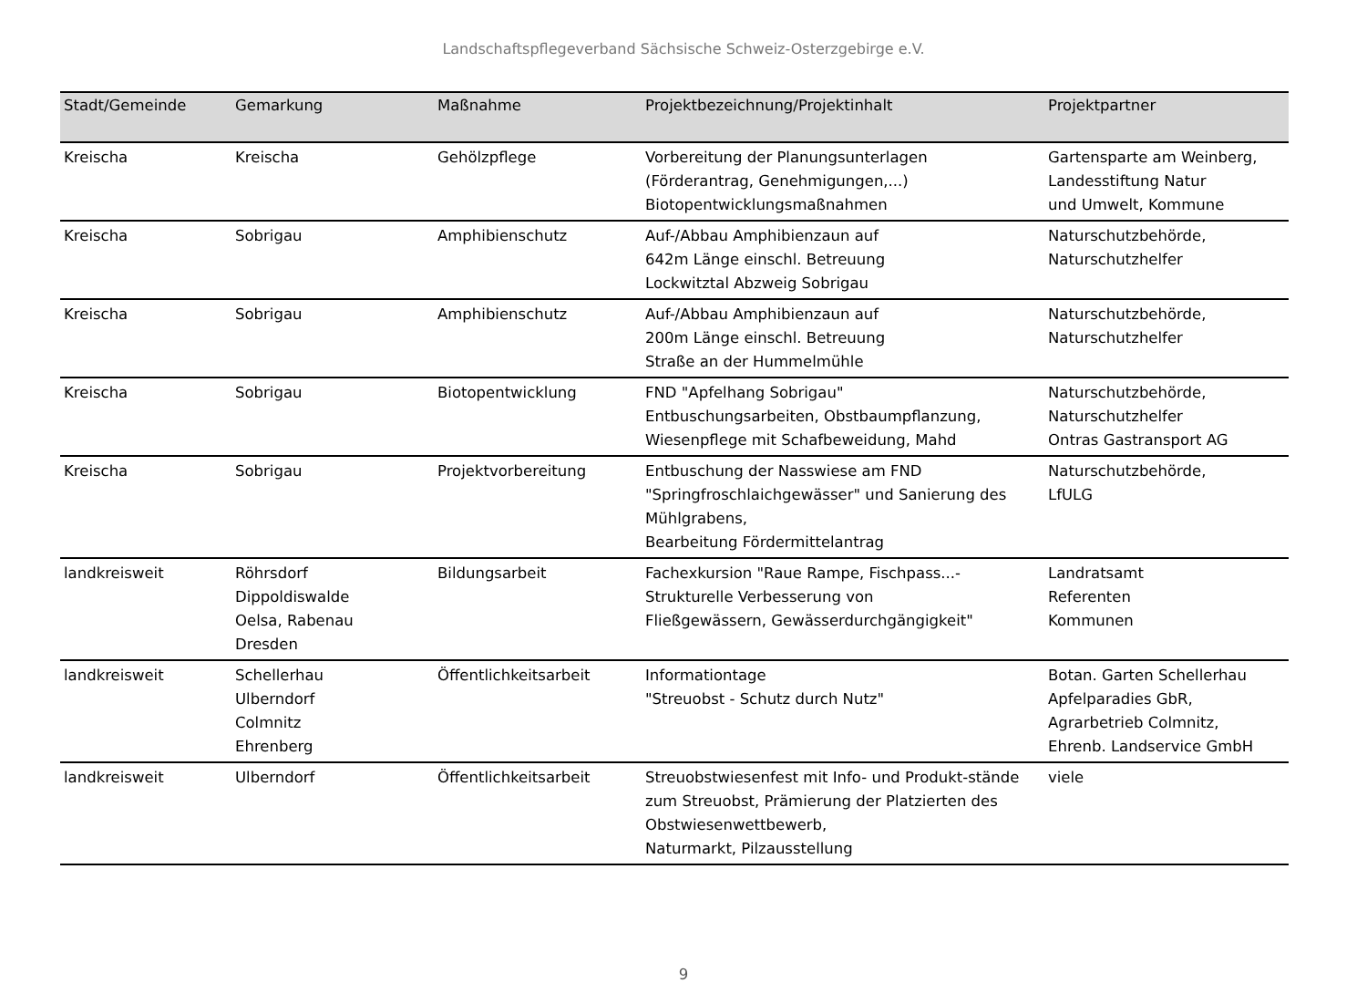Landschaftspflegeverband Sächsische Schweiz-Osterzgebirge e.V.
| Stadt/Gemeinde | Gemarkung | Maßnahme | Projektbezeichnung/Projektinhalt | Projektpartner |
| --- | --- | --- | --- | --- |
| Kreischa | Kreischa | Gehölzpflege | Vorbereitung der Planungsunterlagen (Förderantrag, Genehmigungen,...) Biotopentwicklungsmaßnahmen | Gartensparte am Weinberg, Landesstiftung Natur und Umwelt, Kommune |
| Kreischa | Sobrigau | Amphibienschutz | Auf-/Abbau Amphibienzaun auf 642m Länge einschl. Betreuung Lockwitztal Abzweig Sobrigau | Naturschutzbehörde, Naturschutzhelfer |
| Kreischa | Sobrigau | Amphibienschutz | Auf-/Abbau Amphibienzaun auf 200m Länge einschl. Betreuung Straße an der Hummelmühle | Naturschutzbehörde, Naturschutzhelfer |
| Kreischa | Sobrigau | Biotopentwicklung | FND "Apfelhang Sobrigau" Entbuschungsarbeiten, Obstbaumpflanzung, Wiesenpflege mit Schafbeweidung, Mahd | Naturschutzbehörde, Naturschutzhelfer Ontras Gastransport AG |
| Kreischa | Sobrigau | Projektvorbereitung | Entbuschung der Nasswiese am FND "Springfroschlaichgewässer" und Sanierung des Mühlgrabens, Bearbeitung Fördermittelantrag | Naturschutzbehörde, LfULG |
| landkreisweit | Röhrsdorf Dippoldiswalde Oelsa, Rabenau Dresden | Bildungsarbeit | Fachexkursion "Raue Rampe, Fischpass...- Strukturelle Verbesserung von Fließgewässern, Gewässerdurchgängigkeit" | Landratsamt Referenten Kommunen |
| landkreisweit | Schellerhau Ulberndorf Colmnitz Ehrenberg | Öffentlichkeitsarbeit | Informationtage "Streuobst - Schutz durch Nutz" | Botan. Garten Schellerhau Apfelparadies GbR, Agrarbetrieb Colmnitz, Ehrenb. Landservice GmbH |
| landkreisweit | Ulberndorf | Öffentlichkeitsarbeit | Streuobstwiesenfest mit Info- und Produkt-stände zum Streuobst, Prämierung der Platzierten des Obstwiesenwettbewerb, Naturmarkt, Pilzausstellung | viele |
9